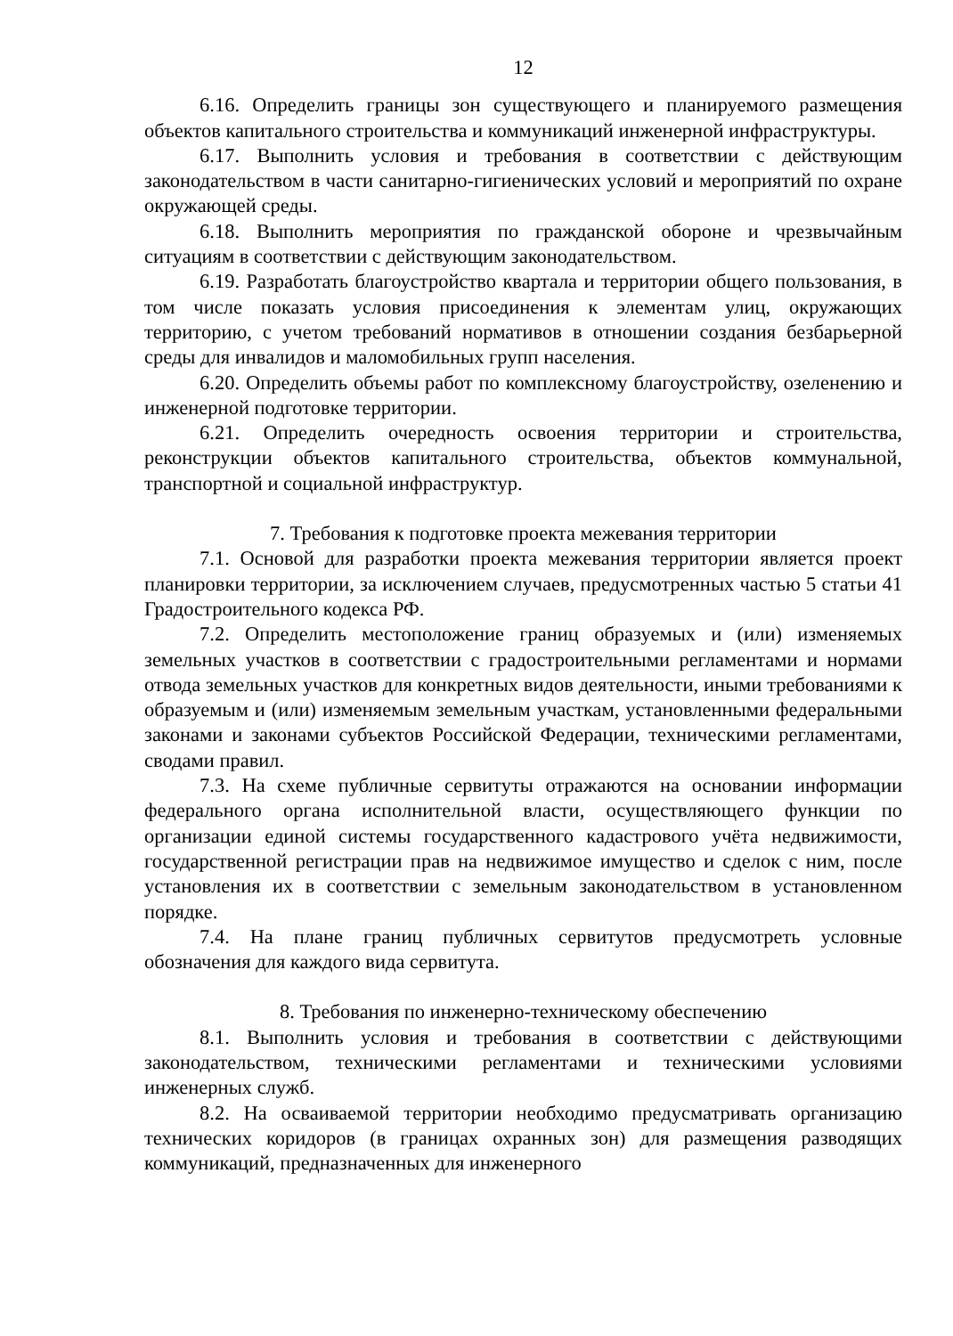12
6.16. Определить границы зон существующего и планируемого размещения объектов капитального строительства и коммуникаций инженерной инфраструктуры.
6.17. Выполнить условия и требования в соответствии с действующим законодательством в части санитарно-гигиенических условий и мероприятий по охране окружающей среды.
6.18. Выполнить мероприятия по гражданской обороне и чрезвычайным ситуациям в соответствии с действующим законодательством.
6.19. Разработать благоустройство квартала и территории общего пользования, в том числе показать условия присоединения к элементам улиц, окружающих территорию, с учетом требований нормативов в отношении создания безбарьерной среды для инвалидов и маломобильных групп населения.
6.20. Определить объемы работ по комплексному благоустройству, озеленению и инженерной подготовке территории.
6.21. Определить очередность освоения территории и строительства, реконструкции объектов капитального строительства, объектов коммунальной, транспортной и социальной инфраструктур.
7. Требования к подготовке проекта межевания территории
7.1. Основой для разработки проекта межевания территории является проект планировки территории, за исключением случаев, предусмотренных частью 5 статьи 41 Градостроительного кодекса РФ.
7.2. Определить местоположение границ образуемых и (или) изменяемых земельных участков в соответствии с градостроительными регламентами и нормами отвода земельных участков для конкретных видов деятельности, иными требованиями к образуемым и (или) изменяемым земельным участкам, установленными федеральными законами и законами субъектов Российской Федерации, техническими регламентами, сводами правил.
7.3. На схеме публичные сервитуты отражаются на основании информации федерального органа исполнительной власти, осуществляющего функции по организации единой системы государственного кадастрового учёта недвижимости, государственной регистрации прав на недвижимое имущество и сделок с ним, после установления их в соответствии с земельным законодательством в установленном порядке.
7.4. На плане границ публичных сервитутов предусмотреть условные обозначения для каждого вида сервитута.
8. Требования по инженерно-техническому обеспечению
8.1. Выполнить условия и требования в соответствии с действующими законодательством, техническими регламентами и техническими условиями инженерных служб.
8.2. На осваиваемой территории необходимо предусматривать организацию технических коридоров (в границах охранных зон) для размещения разводящих коммуникаций, предназначенных для инженерного